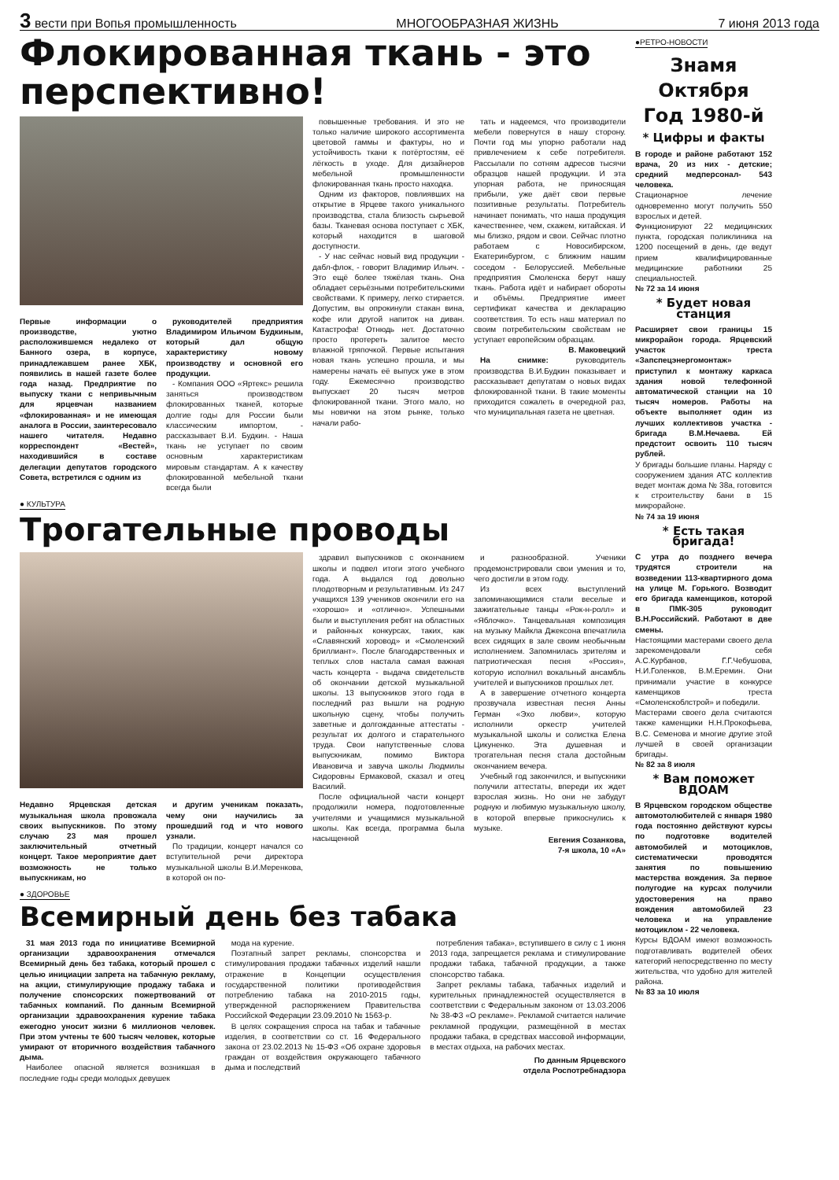3 вести при Вопья промышленность МНОГООБРАЗНАЯ ЖИЗНЬ 7 июня 2013 года
Флокированная ткань - это перспективно!
Первые информации о производстве, уютно расположившемся недалеко от Банного озера, в корпусе, принадлежавшем ранее ХБК, появились в нашей газете более года назад. Предприятие по выпуску ткани с непривычным для ярцевчан названием «флокированная» и не имеющая аналога в России, заинтересовало нашего читателя. Недавно корреспондент «Вестей», находившийся в составе делегации депутатов городского Совета, встретился с одним из
руководителей предприятия Владимиром Ильичом Будкиным, который дал общую характеристику новому производству и основной его продукции.
- Компания ООО «Яртекс» решила заняться производством флокированных тканей, которые долгие годы для России были классическим импортом, - рассказывает В.И. Будкин. - Наша ткань не уступает по своим основным характеристикам мировым стандартам. А к качеству флокированной мебельной ткани всегда были
повышенные требования. И это не только наличие широкого ассортимента цветовой гаммы и фактуры, но и устойчивость ткани к потёртостям, её лёгкость в уходе. Для дизайнеров мебельной промышленности флокированная ткань просто находка.
Одним из факторов, повлиявших на открытие в Ярцеве такого уникального производства, стала близость сырьевой базы. Тканевая основа поступает с ХБК, который находится в шаговой доступности.
- У нас сейчас новый вид продукции - дабл-флок, - говорит Владимир Ильич. - Это ещё более тяжёлая ткань. Она обладает серьёзными потребительскими свойствами. К примеру, легко стирается. Допустим, вы опрокинули стакан вина, кофе или другой напиток на диван. Катастрофа! Отнюдь нет. Достаточно просто протереть залитое место влажной тряпочкой. Первые испытания новая ткань успешно прошла, и мы намерены начать её выпуск уже в этом году. Ежемесячно производство выпускает 20 тысяч метров флокированной ткани. Этого мало, но мы новички на этом рынке, только начали рабо-
тать и надеемся, что производители мебели повернутся в нашу сторону. Почти год мы упорно работали над привлечением к себе потребителя. Рассылали по сотням адресов тысячи образцов нашей продукции. И эта упорная работа, не приносящая прибыли, уже даёт свои первые позитивные результаты. Потребитель начинает понимать, что наша продукция качественнее, чем, скажем, китайская. И мы близко, рядом и свои. Сейчас плотно работаем с Новосибирском, Екатеринбургом, с ближним нашим соседом - Белоруссией. Мебельные предприятия Смоленска берут нашу ткань. Работа идёт и набирает обороты и объёмы. Предприятие имеет сертификат качества и декларацию соответствия. То есть наш материал по своим потребительским свойствам не уступает европейским образцам.
В. Маковецкий
На снимке: руководитель производства В.И.Будкин показывает и рассказывает депутатам о новых видах флокированной ткани. В такие моменты приходится сожалеть в очередной раз, что муниципальная газета не цветная.
● КУЛЬТУРА
Трогательные проводы
Недавно Ярцевская детская музыкальная школа провожала своих выпускников. По этому случаю 23 мая прошел заключительный отчетный концерт. Такое мероприятие дает возможность не только выпускникам, но
и другим ученикам показать, чему они научились за прошедший год и что нового узнали.
По традиции, концерт начался со вступительной речи директора музыкальной школы В.И.Меренкова, в которой он по-
здравил выпускников с окончанием школы и подвел итоги этого учебного года. А выдался год довольно плодотворным и результативным. Из 247 учащихся 139 учеников окончили его на «хорошо» и «отлично». Успешными были и выступления ребят на областных и районных конкурсах, таких, как «Славянский хоровод» и «Смоленский бриллиант». После благодарственных и теплых слов настала самая важная часть концерта - выдача свидетельств об окончании детской музыкальной школы. 13 выпускников этого года в последний раз вышли на родную школьную сцену, чтобы получить заветные и долгожданные аттестаты - результат их долгого и старательного труда. Свои напутственные слова выпускникам, помимо Виктора Ивановича и завуча школы Людмилы Сидоровны Ермаковой, сказал и отец Василий.
После официальной части концерт продолжили номера, подготовленные учителями и учащимися музыкальной школы. Как всегда, программа была насыщенной
и разнообразной. Ученики продемонстрировали свои умения и то, чего достигли в этом году.
Из всех выступлений запоминающимися стали веселые и зажигательные танцы «Рок-н-ролл» и «Яблочко». Танцевальная композиция на музыку Майкла Джексона впечатлила всех сидящих в зале своим необычным исполнением. Запомнилась зрителям и патриотическая песня «Россия», которую исполнил вокальный ансамбль учителей и выпускников прошлых лет.
А в завершение отчетного концерта прозвучала известная песня Анны Герман «Эхо любви», которую исполнили оркестр учителей музыкальной школы и солистка Елена Цикуненко. Эта душевная и трогательная песня стала достойным окончанием вечера.
Учебный год закончился, и выпускники получили аттестаты, впереди их ждет взрослая жизнь. Но они не забудут родную и любимую музыкальную школу, в которой впервые прикоснулись к музыке.
Евгения Созанкова,
7-я школа, 10 «А»
● ЗДОРОВЬЕ
Всемирный день без табака
31 мая 2013 года по инициативе Всемирной организации здравоохранения отмечался Всемирный день без табака, который прошел с целью инициации запрета на табачную рекламу, на акции, стимулирующие продажу табака и получение спонсорских пожертвований от табачных компаний. По данным Всемирной организации здравоохранения курение табака ежегодно уносит жизни 6 миллионов человек. При этом учтены те 600 тысяч человек, которые умирают от вторичного воздействия табачного дыма.
Наиболее опасной является возникшая в последние годы среди молодых девушек
мода на курение.
Поэтапный запрет рекламы, спонсорства и стимулирования продажи табачных изделий нашли отражение в Концепции осуществления государственной политики противодействия потреблению табака на 2010-2015 годы, утвержденной распоряжением Правительства Российской Федерации 23.09.2010 № 1563-р.
В целях сокращения спроса на табак и табачные изделия, в соответствии со ст. 16 Федерального закона от 23.02.2013 № 15-ФЗ «Об охране здоровья граждан от воздействия окружающего табачного дыма и последствий
потребления табака», вступившего в силу с 1 июня 2013 года, запрещается реклама и стимулирование продажи табака, табачной продукции, а также спонсорство табака.
Запрет рекламы табака, табачных изделий и курительных принадлежностей осуществляется в соответствии с Федеральным законом от 13.03.2006 № 38-ФЗ «О рекламе». Рекламой считается наличие рекламной продукции, размещённой в местах продажи табака, в средствах массовой информации, в местах отдыха, на рабочих местах.
По данным Ярцевского
отдела Роспотребнадзора
●РЕТРО-НОВОСТИ
Знамя Октября
Год 1980-й
* Цифры и факты
В городе и районе работают 152 врача, 20 из них - детские; средний медперсонал- 543 человека.
Стационарное лечение одновременно могут получить 550 взрослых и детей.
Функционируют 22 медицинских пункта, городская поликлиника на 1200 посещений в день, где ведут прием квалифицированные медицинские работники 25 специальностей.
№ 72 за 14 июня
* Будет новая станция
Расширяет свои границы 15 микрорайон города. Ярцевский участок треста «Запспецэнергомонтаж» приступил к монтажу каркаса здания новой телефонной автоматической станции на 10 тысяч номеров. Работы на объекте выполняет один из лучших коллективов участка - бригада В.М.Нечаева. Ей предстоит освоить 110 тысяч рублей.
У бригады большие планы. Наряду с сооружением здания АТС коллектив ведет монтаж дома № 38а, готовится к строительству бани в 15 микрорайоне.
№ 74 за 19 июня
* Есть такая бригада!
С утра до позднего вечера трудятся строители на возведении 113-квартирного дома на улице М. Горького. Возводит его бригада каменщиков, которой в ПМК-305 руководит В.Н.Российский. Работают в две смены.
Настоящими мастерами своего дела зарекомендовали себя А.С.Курбанов, Г.Г.Чебушова, Н.И.Голенков, В.М.Еремин. Они принимали участие в конкурсе каменщиков треста «Смоленскоблстрой» и победили.
Мастерами своего дела считаются также каменщики Н.Н.Прокофьева, В.С. Семенова и многие другие этой лучшей в своей организации бригады.
№ 82 за 8 июля
* Вам поможет ВДОАМ
В Ярцевском городском обществе автомотолюбителей с января 1980 года постоянно действуют курсы по подготовке водителей автомобилей и мотоциклов, систематически проводятся занятия по повышению мастерства вождения. За первое полугодие на курсах получили удостоверения на право вождения автомобилей 23 человека и на управление мотоциклом - 22 человека.
Курсы ВДОАМ имеют возможность подготавливать водителей обеих категорий непосредственно по месту жительства, что удобно для жителей района.
№ 83 за 10 июля